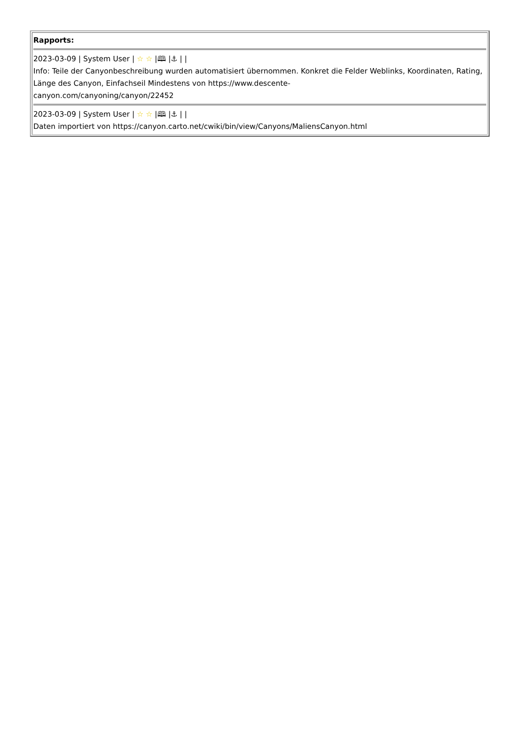| Rapports: 2023-03-09 / System User / ☆ ☆ /🕮 /⚓ / / Info: Teile der Canyonbeschreibung wurden automatisiert übernommen. Konkret die Felder Weblinks, Koordinaten, Rating, Länge des Canyon, Einfachseil Mindestens von https://www.descente- canyon.com/canyoning/canyon/22452 2023-03-09 / System User / ☆ ☆ /🕮 /⚓ / / Daten importiert von https://canyon.carto.net/cwiki/bin/view/Canyons/MaliensCanyon.html |